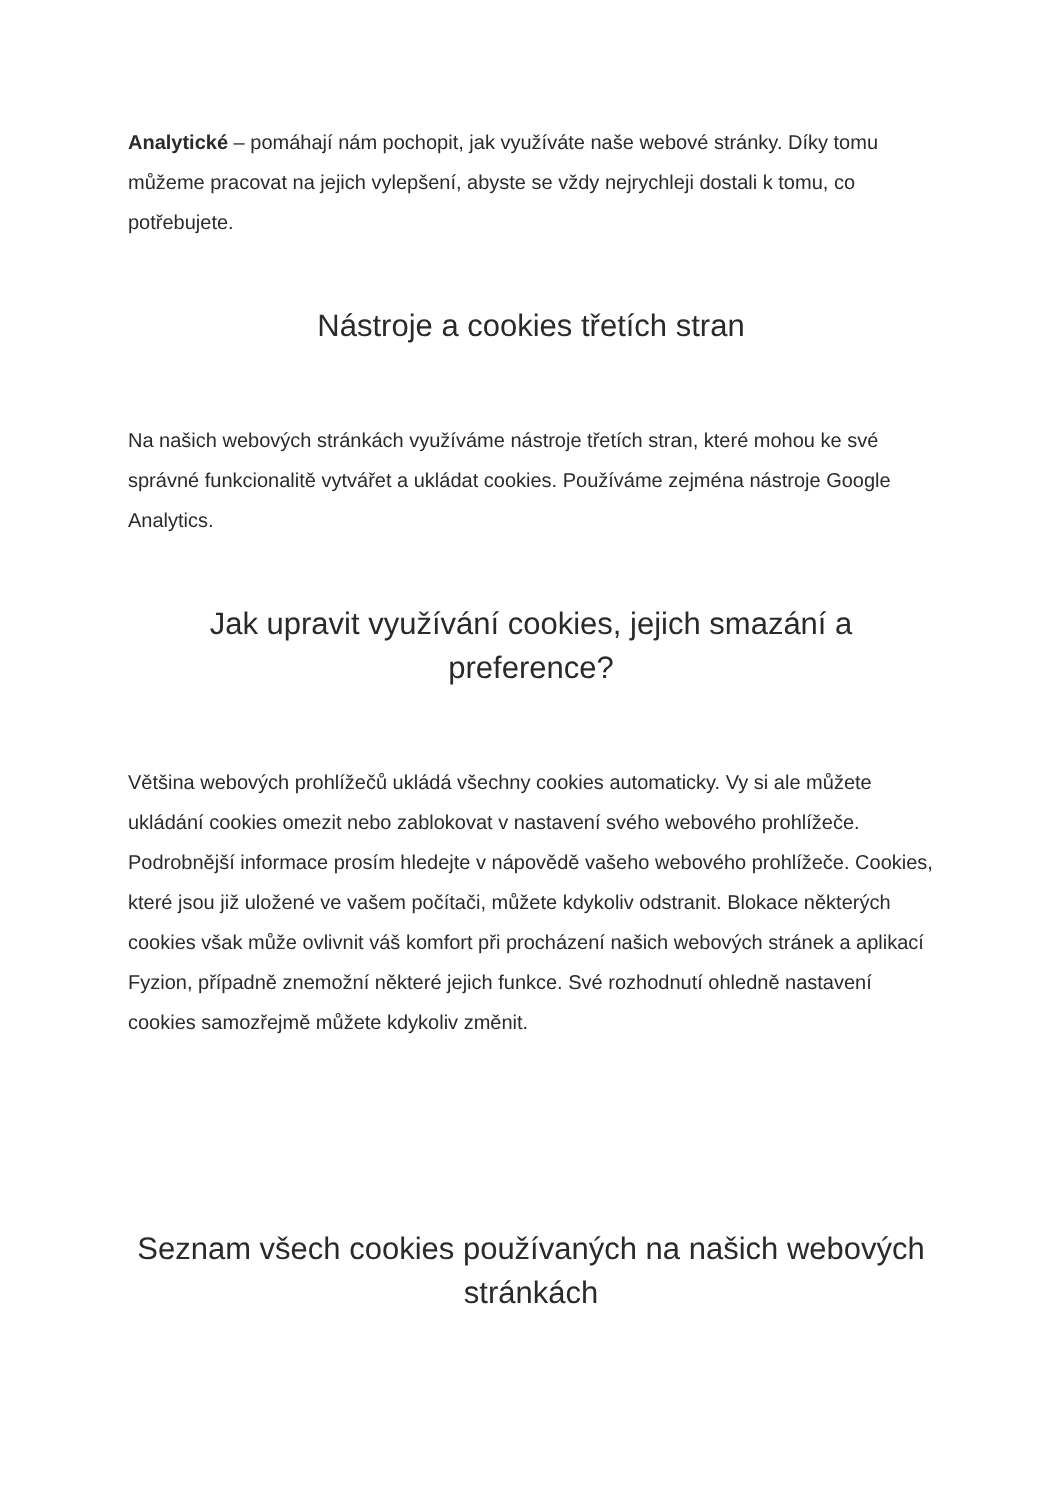Analytické – pomáhají nám pochopit, jak využíváte naše webové stránky. Díky tomu můžeme pracovat na jejich vylepšení, abyste se vždy nejrychleji dostali k tomu, co potřebujete.
Nástroje a cookies třetích stran
Na našich webových stránkách využíváme nástroje třetích stran, které mohou ke své správné funkcionalitě vytvářet a ukládat cookies. Používáme zejména nástroje Google Analytics.
Jak upravit využívání cookies, jejich smazání a preference?
Většina webových prohlížečů ukládá všechny cookies automaticky. Vy si ale můžete ukládání cookies omezit nebo zablokovat v nastavení svého webového prohlížeče. Podrobnější informace prosím hledejte v nápovědě vašeho webového prohlížeče. Cookies, které jsou již uložené ve vašem počítači, můžete kdykoliv odstranit. Blokace některých cookies však může ovlivnit váš komfort při procházení našich webových stránek a aplikací Fyzion, případně znemožní některé jejich funkce. Své rozhodnutí ohledně nastavení cookies samozřejmě můžete kdykoliv změnit.
Seznam všech cookies používaných na našich webových stránkách